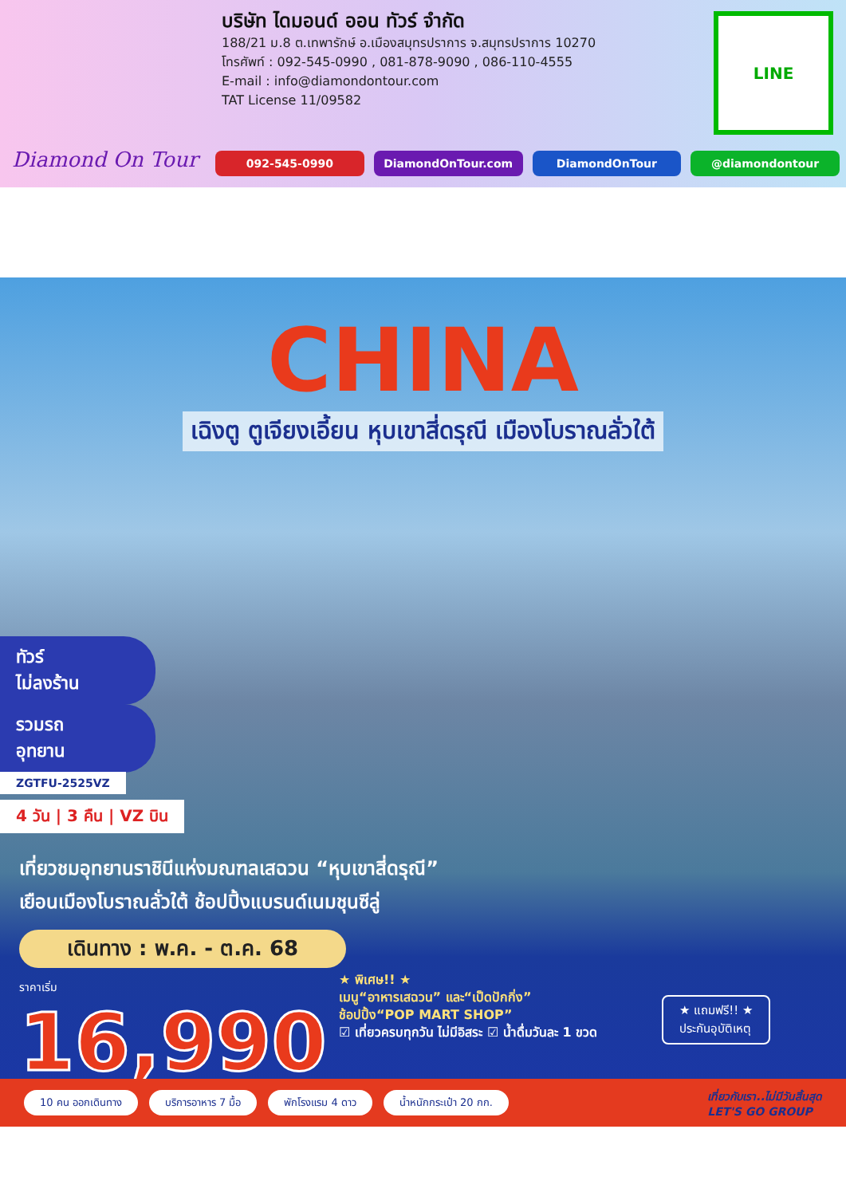Diamond On Tour
บริษัท ไดมอนด์ ออน ทัวร์ จำกัด
188/21 ม.8 ต.เทพารักษ์ อ.เมืองสมุทรปราการ จ.สมุทรปราการ 10270
โทรศัพท์ : 092-545-0990 , 081-878-9090 , 086-110-4555
E-mail : info@diamondontour.com
TAT License 11/09582
LINE
092-545-0990 DiamondOnTour.com DiamondOnTour @diamondontour
CHINA
เฉิงตู ตูเจียงเอี้ยน หุบเขาสี่ดรุณี เมืองโบราณลั่วใต้
ทัวร์
ไม่ลงร้าน
รวมรถ
อุทยาน
ZGTFU-2525VZ
4 วัน | 3 คืน | VZ บิน
เที่ยวชมอุทยานราชินีแห่งมณฑลเสฉวน “หุบเขาสี่ดรุณี”
เยือนเมืองโบราณลั่วใต้ ช้อปปิ้งแบรนด์เนมชุนซีลู่
เดินทาง : พ.ค. - ต.ค. 68
ราคาเริ่ม
16,990
★ พิเศษ!! ★
เมนู“อาหารเสฉวน” และ“เป็ดปักกิ่ง”
ช้อปปิ้ง“POP MART SHOP”
☑ เที่ยวครบทุกวัน ไม่มีอิสระ ☑ น้ำดื่มวันละ 1 ขวด
★ แถมฟรี!! ★
ประกันอุบัติเหตุ
10 คน ออกเดินทาง บริการอาหาร 7 มื้อ พักโรงแรม 4 ดาว น้ำหนักกระเป๋า 20 กก.
เที่ยวกับเรา..ไม่มีวันสิ้นสุด
LET'S GO GROUP